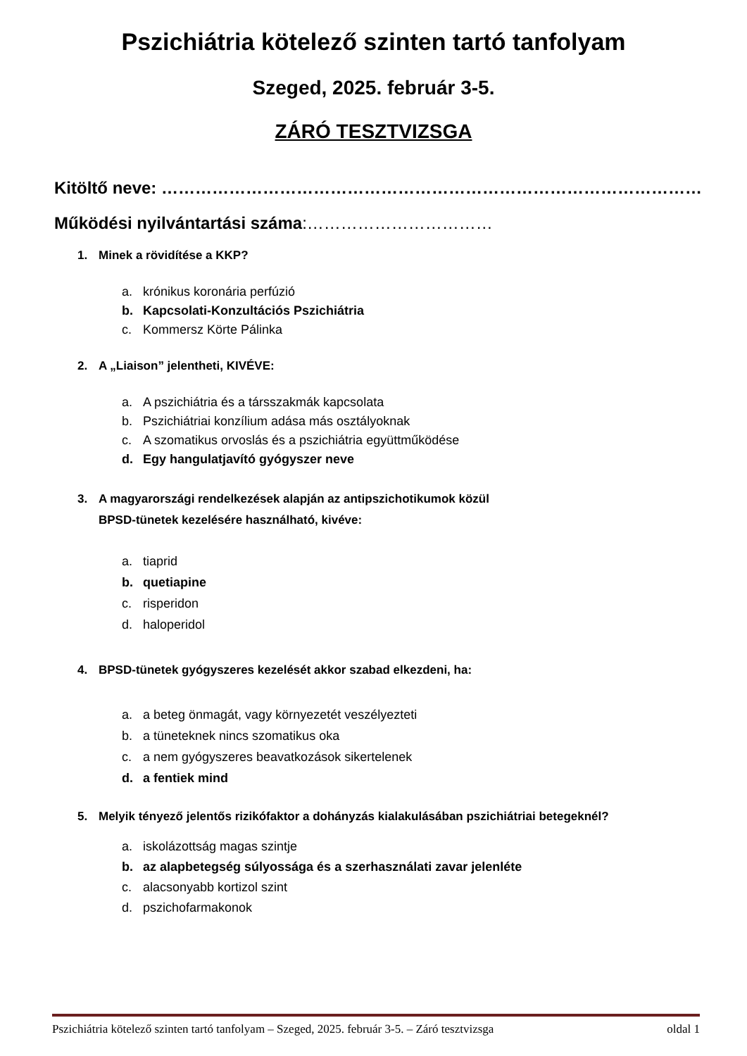Pszichiátria kötelező szinten tartó tanfolyam
Szeged, 2025. február 3-5.
ZÁRÓ TESZTVIZSGA
Kitöltő neve: ……………………………………………………………………………………
Működési nyilvántartási száma:……………………………
1. Minek a rövidítése a KKP?
a. krónikus koronária perfúzió
b. Kapcsolati-Konzultációs Pszichiátria
c. Kommersz Körte Pálinka
2. A „Liaison” jelentheti, KIVÉVE:
a. A pszichiátria és a társszakmák kapcsolata
b. Pszichiátriai konzílium adása más osztályoknak
c. A szomatikus orvoslás és a pszichiátria együttműködése
d. Egy hangulatjavító gyógyszer neve
3. A magyarországi rendelkezések alapján az antipszichotikumok közül
BPSD-tünetek kezelésére használható, kivéve:
a. tiaprid
b. quetiapine
c. risperidon
d. haloperidol
4. BPSD-tünetek gyógyszeres kezelését akkor szabad elkezdeni, ha:
a. a beteg önmagát, vagy környezetét veszélyezteti
b. a tüneteknek nincs szomatikus oka
c. a nem gyógyszeres beavatkozások sikertelenek
d. a fentiek mind
5. Melyik tényező jelentős rizikófaktor a dohányzás kialakulásában pszichiátriai betegeknél?
a. iskolázottság magas szintje
b. az alapbetegség súlyossága és a szerhasználati zavar jelenléte
c. alacsonyabb kortizol szint
d. pszichofarmakonok
Pszichiátria kötelező szinten tartó tanfolyam – Szeged, 2025. február 3-5. – Záró tesztvizsga oldal 1